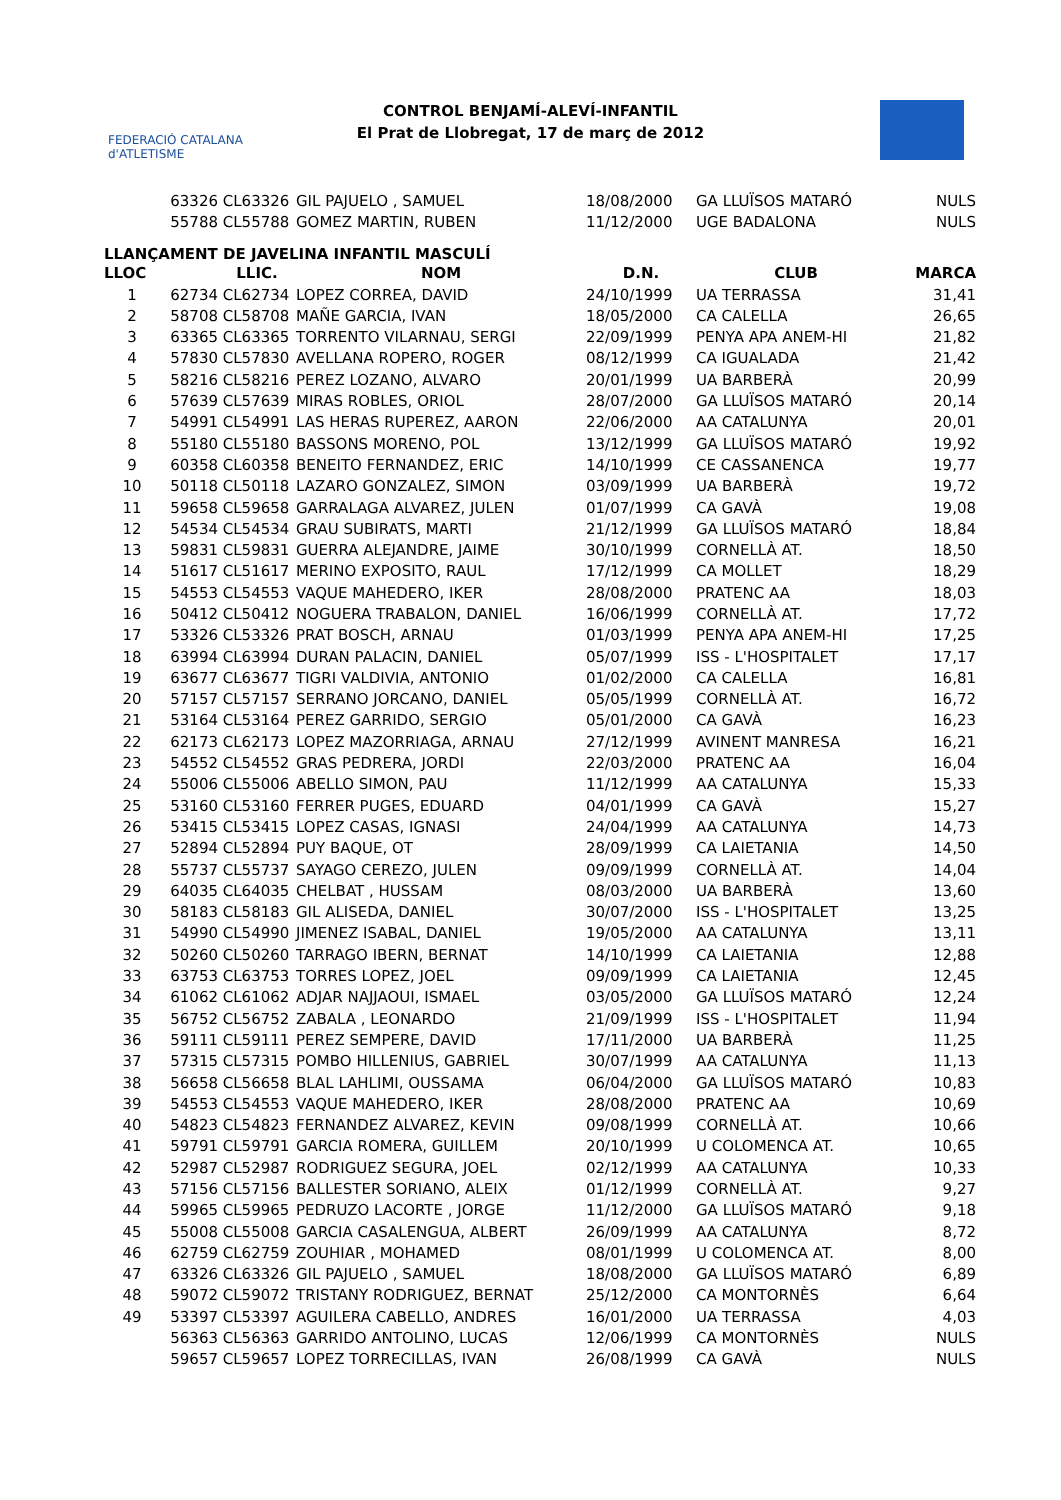FEDERACIÓ CATALANA d'ATLETISME
CONTROL BENJAMÍ-ALEVÍ-INFANTIL
El Prat de Llobregat, 17 de març de 2012
| | 63326 | CL63326 | GIL PAJUELO , SAMUEL | 18/08/2000 | GA LLUÏSOS MATARÓ | NULS |
| | 55788 | CL55788 | GOMEZ MARTIN, RUBEN | 11/12/2000 | UGE BADALONA | NULS |
LLANÇAMENT DE JAVELINA INFANTIL MASCULÍ
| LLOC | | LLIC. | NOM | D.N. | CLUB | MARCA |
| --- | --- | --- | --- | --- | --- | --- |
| 1 | 62734 | CL62734 | LOPEZ CORREA, DAVID | 24/10/1999 | UA TERRASSA | 31,41 |
| 2 | 58708 | CL58708 | MAÑE GARCIA, IVAN | 18/05/2000 | CA CALELLA | 26,65 |
| 3 | 63365 | CL63365 | TORRENTO VILARNAU, SERGI | 22/09/1999 | PENYA APA ANEM-HI | 21,82 |
| 4 | 57830 | CL57830 | AVELLANA ROPERO, ROGER | 08/12/1999 | CA IGUALADA | 21,42 |
| 5 | 58216 | CL58216 | PEREZ LOZANO, ALVARO | 20/01/1999 | UA BARBERÀ | 20,99 |
| 6 | 57639 | CL57639 | MIRAS ROBLES, ORIOL | 28/07/2000 | GA LLUÏSOS MATARÓ | 20,14 |
| 7 | 54991 | CL54991 | LAS HERAS RUPEREZ, AARON | 22/06/2000 | AA CATALUNYA | 20,01 |
| 8 | 55180 | CL55180 | BASSONS MORENO, POL | 13/12/1999 | GA LLUÏSOS MATARÓ | 19,92 |
| 9 | 60358 | CL60358 | BENEITO FERNANDEZ, ERIC | 14/10/1999 | CE CASSANENCA | 19,77 |
| 10 | 50118 | CL50118 | LAZARO GONZALEZ, SIMON | 03/09/1999 | UA BARBERÀ | 19,72 |
| 11 | 59658 | CL59658 | GARRALAGA ALVAREZ, JULEN | 01/07/1999 | CA GAVÀ | 19,08 |
| 12 | 54534 | CL54534 | GRAU SUBIRATS, MARTI | 21/12/1999 | GA LLUÏSOS MATARÓ | 18,84 |
| 13 | 59831 | CL59831 | GUERRA ALEJANDRE, JAIME | 30/10/1999 | CORNELLÀ AT. | 18,50 |
| 14 | 51617 | CL51617 | MERINO EXPOSITO, RAUL | 17/12/1999 | CA MOLLET | 18,29 |
| 15 | 54553 | CL54553 | VAQUE MAHEDERO, IKER | 28/08/2000 | PRATENC AA | 18,03 |
| 16 | 50412 | CL50412 | NOGUERA TRABALON, DANIEL | 16/06/1999 | CORNELLÀ AT. | 17,72 |
| 17 | 53326 | CL53326 | PRAT BOSCH, ARNAU | 01/03/1999 | PENYA APA ANEM-HI | 17,25 |
| 18 | 63994 | CL63994 | DURAN PALACIN, DANIEL | 05/07/1999 | ISS - L'HOSPITALET | 17,17 |
| 19 | 63677 | CL63677 | TIGRI VALDIVIA, ANTONIO | 01/02/2000 | CA CALELLA | 16,81 |
| 20 | 57157 | CL57157 | SERRANO JORCANO, DANIEL | 05/05/1999 | CORNELLÀ AT. | 16,72 |
| 21 | 53164 | CL53164 | PEREZ GARRIDO, SERGIO | 05/01/2000 | CA GAVÀ | 16,23 |
| 22 | 62173 | CL62173 | LOPEZ MAZORRIAGA, ARNAU | 27/12/1999 | AVINENT MANRESA | 16,21 |
| 23 | 54552 | CL54552 | GRAS PEDRERA, JORDI | 22/03/2000 | PRATENC AA | 16,04 |
| 24 | 55006 | CL55006 | ABELLO SIMON, PAU | 11/12/1999 | AA CATALUNYA | 15,33 |
| 25 | 53160 | CL53160 | FERRER PUGES, EDUARD | 04/01/1999 | CA GAVÀ | 15,27 |
| 26 | 53415 | CL53415 | LOPEZ CASAS, IGNASI | 24/04/1999 | AA CATALUNYA | 14,73 |
| 27 | 52894 | CL52894 | PUY BAQUE, OT | 28/09/1999 | CA LAIETANIA | 14,50 |
| 28 | 55737 | CL55737 | SAYAGO CEREZO, JULEN | 09/09/1999 | CORNELLÀ AT. | 14,04 |
| 29 | 64035 | CL64035 | CHELBAT , HUSSAM | 08/03/2000 | UA BARBERÀ | 13,60 |
| 30 | 58183 | CL58183 | GIL ALISEDA, DANIEL | 30/07/2000 | ISS - L'HOSPITALET | 13,25 |
| 31 | 54990 | CL54990 | JIMENEZ ISABAL, DANIEL | 19/05/2000 | AA CATALUNYA | 13,11 |
| 32 | 50260 | CL50260 | TARRAGO IBERN, BERNAT | 14/10/1999 | CA LAIETANIA | 12,88 |
| 33 | 63753 | CL63753 | TORRES LOPEZ, JOEL | 09/09/1999 | CA LAIETANIA | 12,45 |
| 34 | 61062 | CL61062 | ADJAR NAJJAOUI, ISMAEL | 03/05/2000 | GA LLUÏSOS MATARÓ | 12,24 |
| 35 | 56752 | CL56752 | ZABALA , LEONARDO | 21/09/1999 | ISS - L'HOSPITALET | 11,94 |
| 36 | 59111 | CL59111 | PEREZ SEMPERE, DAVID | 17/11/2000 | UA BARBERÀ | 11,25 |
| 37 | 57315 | CL57315 | POMBO HILLENIUS, GABRIEL | 30/07/1999 | AA CATALUNYA | 11,13 |
| 38 | 56658 | CL56658 | BLAL LAHLIMI, OUSSAMA | 06/04/2000 | GA LLUÏSOS MATARÓ | 10,83 |
| 39 | 54553 | CL54553 | VAQUE MAHEDERO, IKER | 28/08/2000 | PRATENC AA | 10,69 |
| 40 | 54823 | CL54823 | FERNANDEZ ALVAREZ, KEVIN | 09/08/1999 | CORNELLÀ AT. | 10,66 |
| 41 | 59791 | CL59791 | GARCIA ROMERA, GUILLEM | 20/10/1999 | U COLOMENCA AT. | 10,65 |
| 42 | 52987 | CL52987 | RODRIGUEZ SEGURA, JOEL | 02/12/1999 | AA CATALUNYA | 10,33 |
| 43 | 57156 | CL57156 | BALLESTER SORIANO, ALEIX | 01/12/1999 | CORNELLÀ AT. | 9,27 |
| 44 | 59965 | CL59965 | PEDRUZO LACORTE , JORGE | 11/12/2000 | GA LLUÏSOS MATARÓ | 9,18 |
| 45 | 55008 | CL55008 | GARCIA CASALENGUA, ALBERT | 26/09/1999 | AA CATALUNYA | 8,72 |
| 46 | 62759 | CL62759 | ZOUHIAR , MOHAMED | 08/01/1999 | U COLOMENCA AT. | 8,00 |
| 47 | 63326 | CL63326 | GIL PAJUELO , SAMUEL | 18/08/2000 | GA LLUÏSOS MATARÓ | 6,89 |
| 48 | 59072 | CL59072 | TRISTANY RODRIGUEZ, BERNAT | 25/12/2000 | CA MONTORNÈS | 6,64 |
| 49 | 53397 | CL53397 | AGUILERA CABELLO, ANDRES | 16/01/2000 | UA TERRASSA | 4,03 |
| | 56363 | CL56363 | GARRIDO ANTOLINO, LUCAS | 12/06/1999 | CA MONTORNÈS | NULS |
| | 59657 | CL59657 | LOPEZ TORRECILLAS, IVAN | 26/08/1999 | CA GAVÀ | NULS |